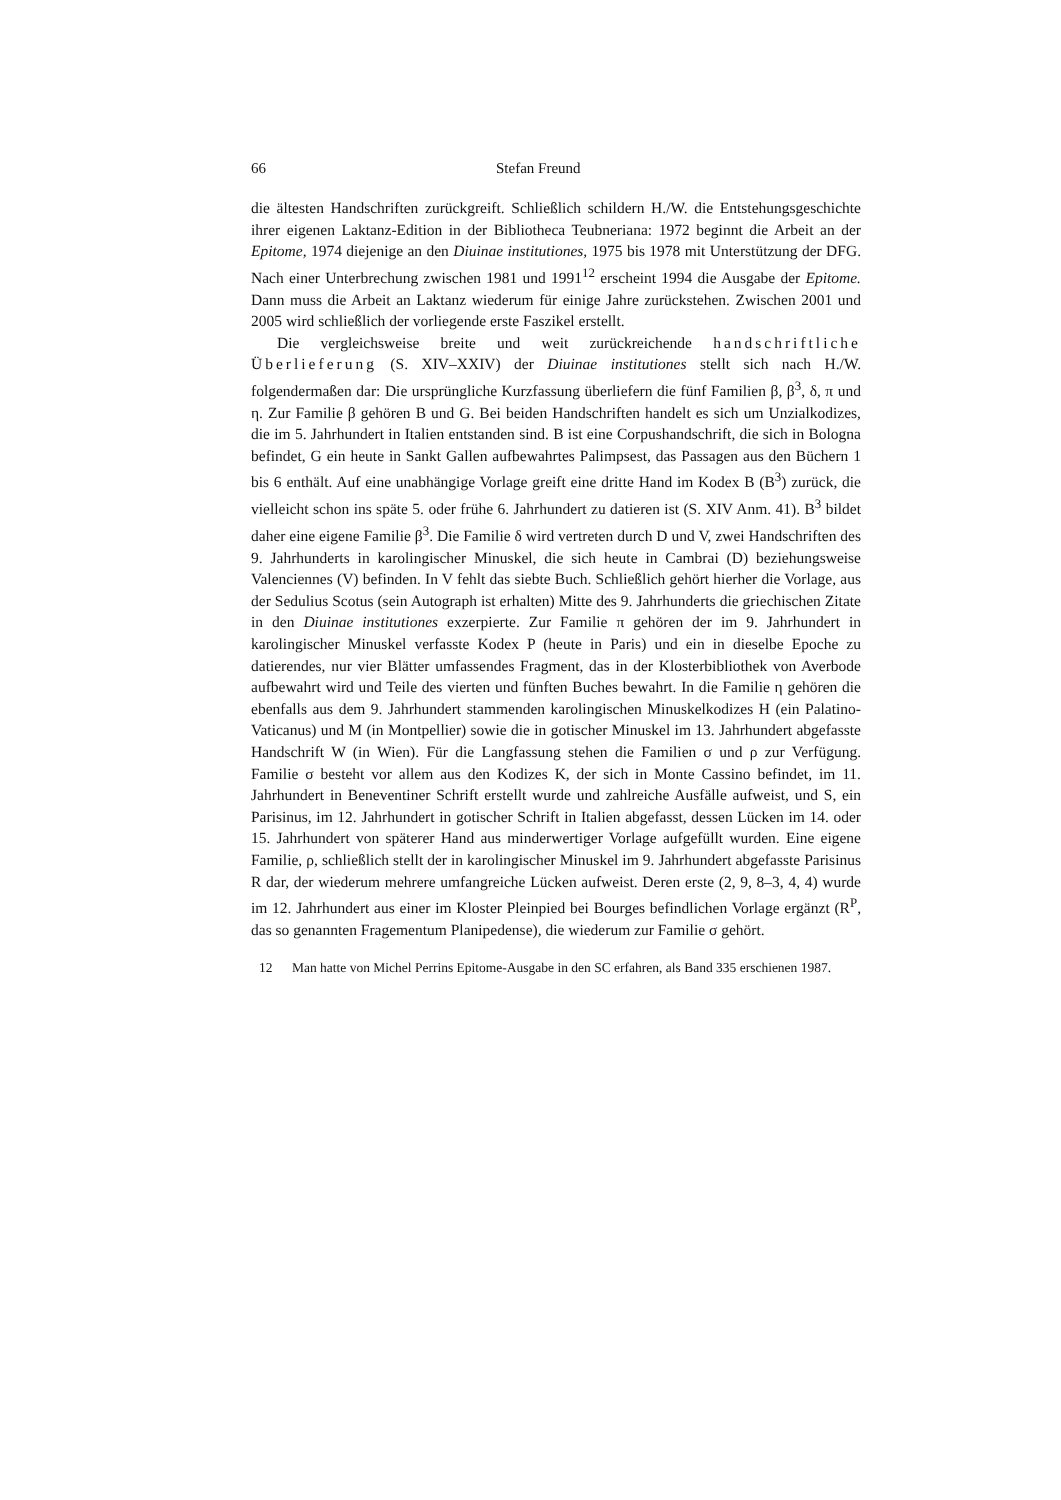66 Stefan Freund
die ältesten Handschriften zurückgreift. Schließlich schildern H./W. die Entstehungsgeschichte ihrer eigenen Laktanz-Edition in der Bibliotheca Teubneriana: 1972 beginnt die Arbeit an der Epitome, 1974 diejenige an den Diuinae institutiones, 1975 bis 1978 mit Unterstützung der DFG. Nach einer Unterbrechung zwischen 1981 und 1991<sup>12</sup> erscheint 1994 die Ausgabe der Epitome. Dann muss die Arbeit an Laktanz wiederum für einige Jahre zurückstehen. Zwischen 2001 und 2005 wird schließlich der vorliegende erste Faszikel erstellt.
Die vergleichsweise breite und weit zurückreichende handschriftliche Überlieferung (S. XIV–XXIV) der Diuinae institutiones stellt sich nach H./W. folgendermaßen dar: Die ursprüngliche Kurzfassung überliefern die fünf Familien β, β<sup>3</sup>, δ, π und η. Zur Familie β gehören B und G. Bei beiden Handschriften handelt es sich um Unzialkodizes, die im 5. Jahrhundert in Italien entstanden sind. B ist eine Corpushandschrift, die sich in Bologna befindet, G ein heute in Sankt Gallen aufbewahrtes Palimpsest, das Passagen aus den Büchern 1 bis 6 enthält. Auf eine unabhängige Vorlage greift eine dritte Hand im Kodex B (B<sup>3</sup>) zurück, die vielleicht schon ins späte 5. oder frühe 6. Jahrhundert zu datieren ist (S. XIV Anm. 41). B<sup>3</sup> bildet daher eine eigene Familie β<sup>3</sup>. Die Familie δ wird vertreten durch D und V, zwei Handschriften des 9. Jahrhunderts in karolingischer Minuskel, die sich heute in Cambrai (D) beziehungsweise Valenciennes (V) befinden. In V fehlt das siebte Buch. Schließlich gehört hierher die Vorlage, aus der Sedulius Scotus (sein Autograph ist erhalten) Mitte des 9. Jahrhunderts die griechischen Zitate in den Diuinae institutiones exzerpierte. Zur Familie π gehören der im 9. Jahrhundert in karolingischer Minuskel verfasste Kodex P (heute in Paris) und ein in dieselbe Epoche zu datierendes, nur vier Blätter umfassendes Fragment, das in der Klosterbibliothek von Averbode aufbewahrt wird und Teile des vierten und fünften Buches bewahrt. In die Familie η gehören die ebenfalls aus dem 9. Jahrhundert stammenden karolingischen Minuskelkodizes H (ein Palatino-Vaticanus) und M (in Montpellier) sowie die in gotischer Minuskel im 13. Jahrhundert abgefasste Handschrift W (in Wien). Für die Langfassung stehen die Familien σ und ρ zur Verfügung. Familie σ besteht vor allem aus den Kodizes K, der sich in Monte Cassino befindet, im 11. Jahrhundert in Beneventiner Schrift erstellt wurde und zahlreiche Ausfälle aufweist, und S, ein Parisinus, im 12. Jahrhundert in gotischer Schrift in Italien abgefasst, dessen Lücken im 14. oder 15. Jahrhundert von späterer Hand aus minderwertiger Vorlage aufgefüllt wurden. Eine eigene Familie, ρ, schließlich stellt der in karolingischer Minuskel im 9. Jahrhundert abgefasste Parisinus R dar, der wiederum mehrere umfangreiche Lücken aufweist. Deren erste (2, 9, 8–3, 4, 4) wurde im 12. Jahrhundert aus einer im Kloster Pleinpied bei Bourges befindlichen Vorlage ergänzt (R<sup>P</sup>, das so genannten Fragementum Planipedense), die wiederum zur Familie σ gehört.
12 Man hatte von Michel Perrins Epitome-Ausgabe in den SC erfahren, als Band 335 erschienen 1987.